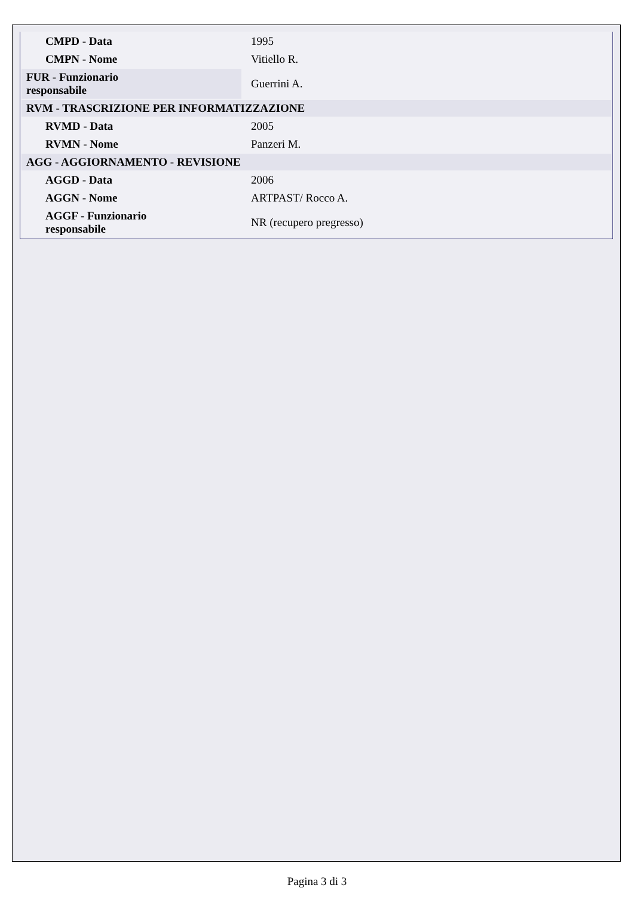| CMPD - Data | 1995 |
| CMPN - Nome | Vitiello R. |
| FUR - Funzionario responsabile | Guerrini A. |
| RVM - TRASCRIZIONE PER INFORMATIZZAZIONE | |
| RVMD - Data | 2005 |
| RVMN - Nome | Panzeri M. |
| AGG - AGGIORNAMENTO - REVISIONE | |
| AGGD - Data | 2006 |
| AGGN - Nome | ARTPAST/ Rocco A. |
| AGGF - Funzionario responsabile | NR (recupero pregresso) |
Pagina 3 di 3